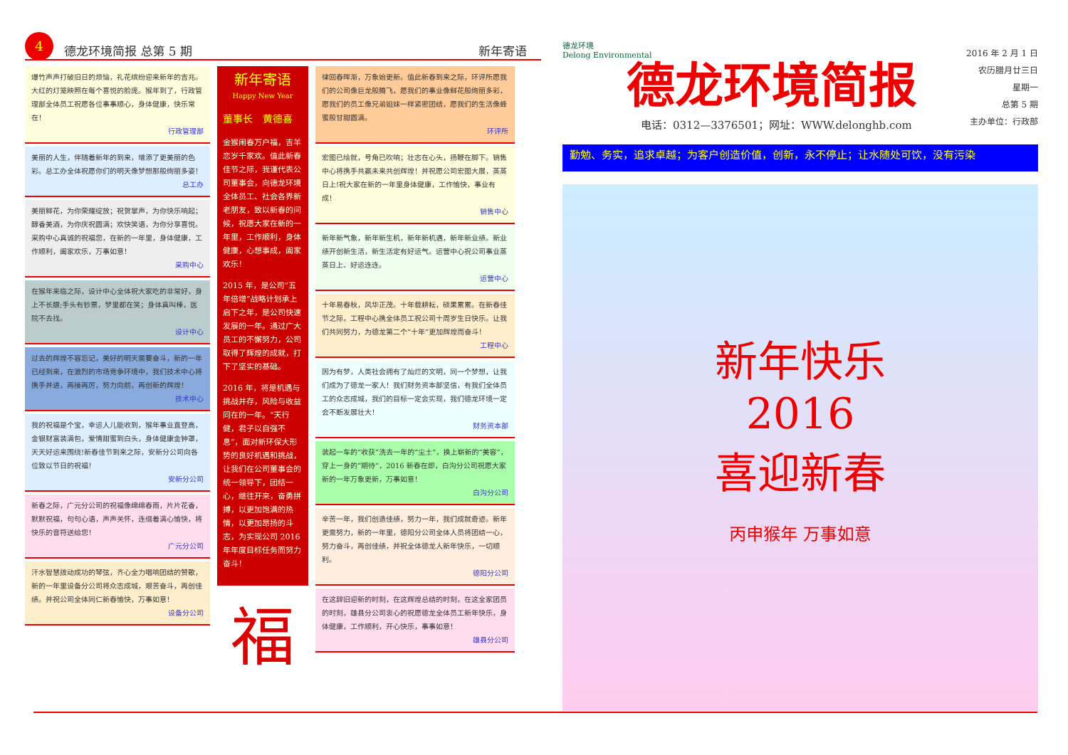4
德龙环境简报 总第 5 期 新年寄语
爆竹声声打破旧日的烦恼，礼花缤纷迎来新年的吉兆。大红的灯笼映照在每个喜悦的脸庞。猴年到了，行政管理部全体员工祝愿各位事事顺心，身体健康，快乐常在！
行政管理部
美丽的人生，伴随着新年的到来，增添了更美丽的色彩。总工办全体祝愿你们的明天像梦想那般绚丽多姿！
总工办
美丽鲜花，为你荣耀绽放；祝贺掌声，为你快乐响起；醇香美酒，为你庆祝圆满；欢快笑语，为你分享喜悦。采购中心真诚的祝福您，在新的一年里，身体健康，工作顺利，阖家欢乐，万事如意！
采购中心
在猴年来临之际，设计中心全体祝大家吃的非常好，身上不长膘;手头有钞票，梦里都在笑；身体真叫棒，医院不去找。
设计中心
过去的辉煌不容忘记，美好的明天需要奋斗，新的一年已经到来，在激烈的市场竞争环境中，我们技术中心将携手并进，再接再厉，努力向前，再创新的辉煌！
技术中心
我的祝福是个宝，幸运人儿能收到，猴年事业直登高，金银财富装满包，爱情甜蜜到白头，身体健康金钟罩，天天好运来围绕!新春佳节到来之际，安新分公司向各位致以节日的祝福！
安新分公司
新春之际，广元分公司的祝福像绵绵春雨，片片花香，默默祝福，句句心语，声声关怀，连缀着满心愉快，将快乐的音符送给您！
广元分公司
汗水智慧拨动成功的琴弦，齐心全力唱响团结的赞歌，新的一年里设备分公司将众志成城，艰苦奋斗，再创佳绩。并祝公司全体同仁新春愉快，万事如意！
设备分公司
新年寄语
Happy New Year
董事长　黄德喜
金猴闹春万户福，吉羊恋岁千家欢。值此新春佳节之际，我谨代表公司董事会，向德龙环境全体员工、社会各界新老朋友，致以新春的问候，祝愿大家在新的一年里，工作顺利，身体健康，心想事成，阖家欢乐！
2015 年，是公司“五年倍增”战略计划承上启下之年，是公司快速发展的一年。通过广大员工的不懈努力，公司取得了辉煌的成就，打下了坚实的基础。
2016 年，将是机遇与挑战并存，风险与收益同在的一年。“天行健，君子以自强不息”，面对新环保大形势的良好机遇和挑战，让我们在公司董事会的统一领导下，团结一心，继往开来，奋勇拼搏，以更加饱满的热情，以更加昂扬的斗志，为实现公司 2016 年年度目标任务而努力奋斗！
福
律回春晖渐，万象始更新。值此新春到来之际，环评所愿我们的公司像巨龙般腾飞，愿我们的事业像鲜花般绚丽多彩，愿我们的员工像兄弟姐妹一样紧密团结，愿我们的生活像蜂蜜般甘甜圆满。
环评所
宏图已绘就，号角已吹响；壮志在心头，扬鞭在脚下。销售中心将携手共赢未来共创辉煌！并祝愿公司宏图大展，蒸蒸日上!祝大家在新的一年里身体健康，工作愉快，事业有成！
销售中心
新年新气象，新年新生机，新年新机遇，新年新业绩。新业绩开创新生活，新生活定有好运气。运营中心祝公司事业蒸蒸日上、好运连连。
运营中心
十年易春秋，风华正茂。十年载耕耘，硕果累累。在新春佳节之际，工程中心携全体员工祝公司十周岁生日快乐。让我们共同努力，为德龙第二个“十年”更加辉煌而奋斗！
工程中心
因为有梦，人类社会拥有了灿烂的文明，同一个梦想，让我们成为了德龙一家人！我们财务资本部坚信，有我们全体员工的众志成城，我们的目标一定会实现，我们德龙环境一定会不断发展壮大！
财务资本部
装起一车的“收获”洗去一年的“尘土”，换上崭新的“美容”，穿上一身的“期待”，2016 新春在即，白沟分公司祝愿大家新的一年万象更新，万事如意！
白沟分公司
辛苦一年，我们创造佳绩，努力一年，我们成就奇迹。新年更需努力，新的一年里，德阳分公司全体人员将团结一心，努力奋斗，再创佳绩，并祝全体德龙人新年快乐，一切顺利。
德阳分公司
在这辞旧迎新的时刻，在这辉煌总结的时刻，在这全家团员的时刻，雄县分公司衷心的祝愿德龙全体员工新年快乐，身体健康，工作顺利，开心快乐，事事如意！
雄县分公司
德龙环境
Delong Environmental
德龙环境简报
2016 年 2 月 1 日
农历腊月廿三日
星期一
总第 5 期
主办单位：行政部
电话：0312—3376501；网址：WWW.delonghb.com
勤勉、务实，追求卓越；为客户创造价值，创新，永不停止；让水随处可饮，没有污染
新年快乐
2016
喜迎新春
丙申猴年 万事如意